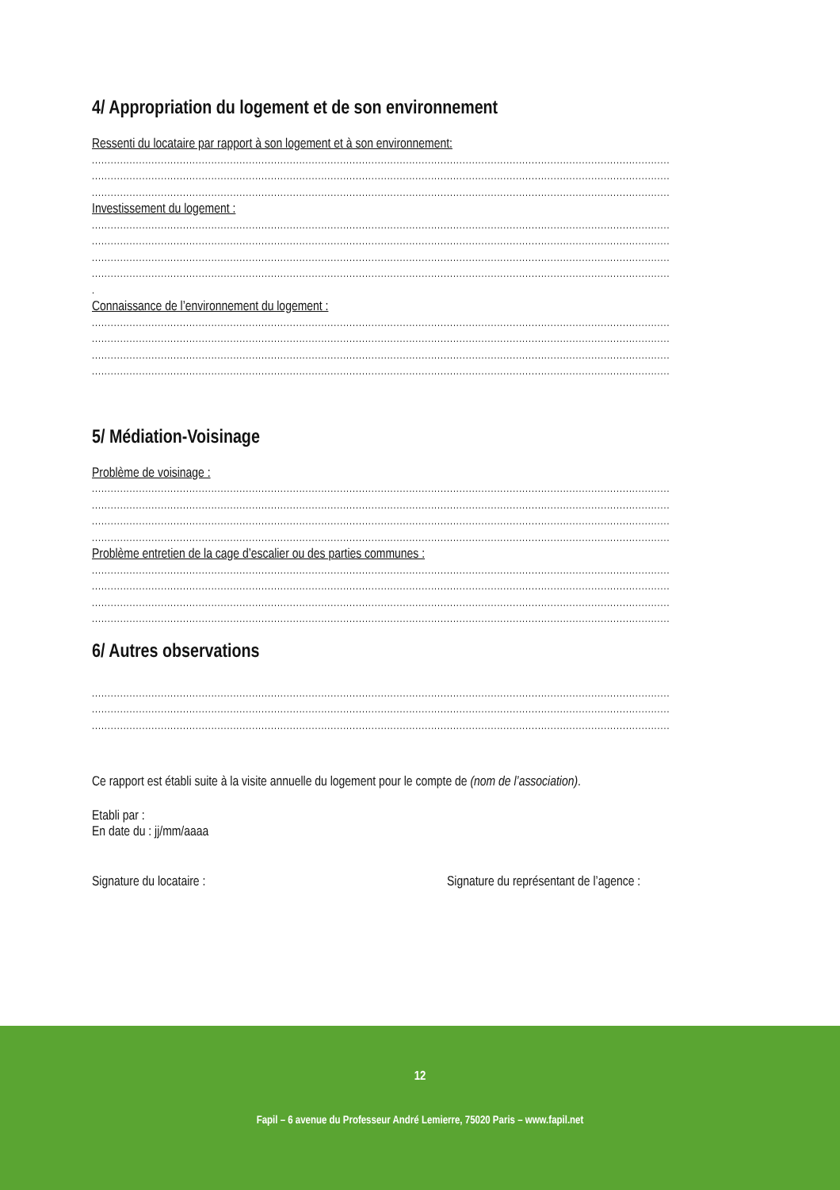4/ Appropriation du logement et de son environnement
Ressenti du locataire par rapport à son logement et à son environnement:
........................................................................................................................................................................................
........................................................................................................................................................................................
........................................................................................................................................................................................
Investissement du logement :
........................................................................................................................................................................................
........................................................................................................................................................................................
........................................................................................................................................................................................
........................................................................................................................................................................................
.
Connaissance de l’environnement du logement :
........................................................................................................................................................................................
........................................................................................................................................................................................
........................................................................................................................................................................................
........................................................................................................................................................................................
5/ Médiation-Voisinage
Problème de voisinage :
........................................................................................................................................................................................
........................................................................................................................................................................................
........................................................................................................................................................................................
........................................................................................................................................................................................
Problème entretien de la cage d’escalier ou des parties communes :
........................................................................................................................................................................................
........................................................................................................................................................................................
........................................................................................................................................................................................
........................................................................................................................................................................................
6/ Autres observations
........................................................................................................................................................................................
........................................................................................................................................................................................
........................................................................................................................................................................................
Ce rapport est établi suite à la visite annuelle du logement pour le compte de (nom de l’association).
Etabli par :
En date du : jj/mm/aaaa
Signature du locataire : Signature du représentant de l’agence :
12
Fapil – 6 avenue du Professeur André Lemierre, 75020 Paris – www.fapil.net